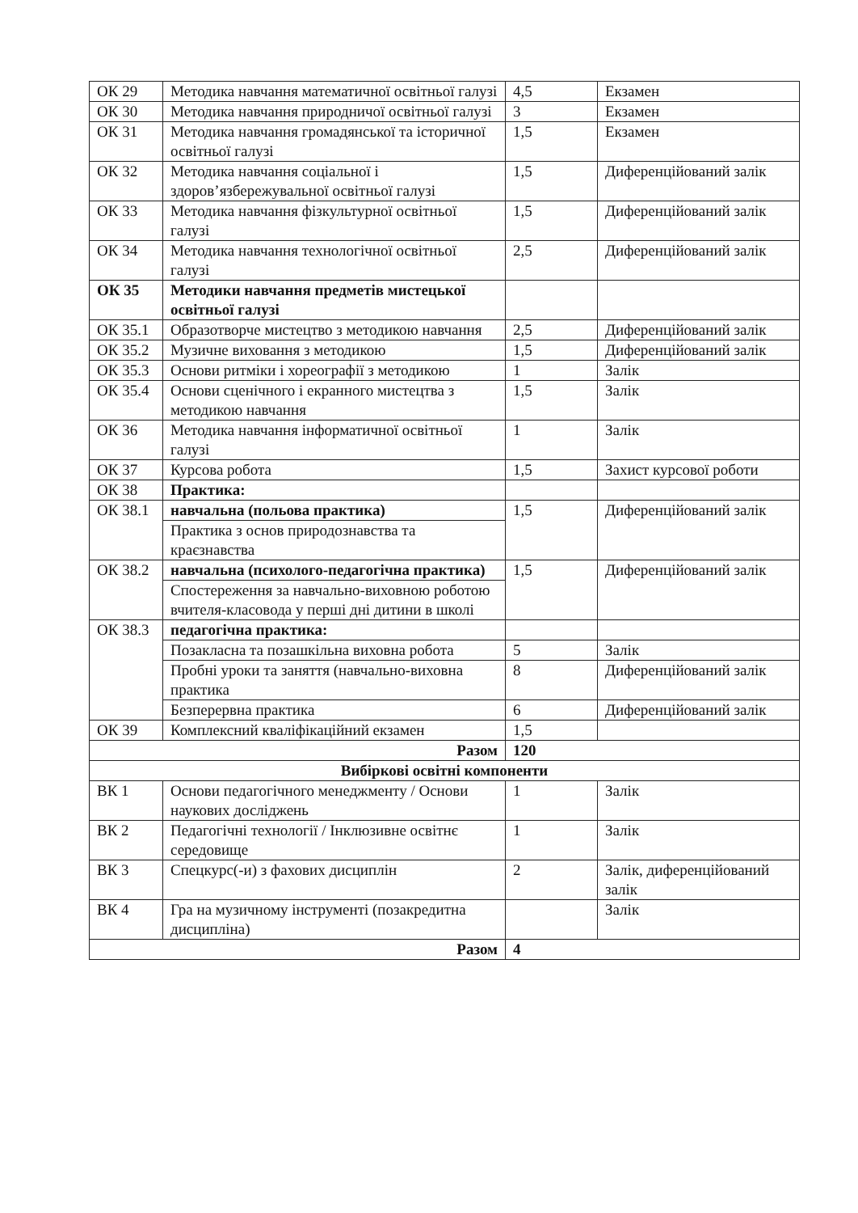| ОК 29 | Методика навчання математичної освітньої галузі | 4,5 | Екзамен |
| ОК 30 | Методика навчання природничої освітньої галузі | 3 | Екзамен |
| ОК 31 | Методика навчання громадянської та історичної освітньої галузі | 1,5 | Екзамен |
| ОК 32 | Методика навчання соціальної і здоров’язбережувальної освітньої галузі | 1,5 | Диференційований залік |
| ОК 33 | Методика навчання фізкультурної освітньої галузі | 1,5 | Диференційований залік |
| ОК 34 | Методика навчання технологічної освітньої галузі | 2,5 | Диференційований залік |
| ОК 35 | Методики навчання предметів мистецької освітньої галузі | | |
| ОК 35.1 | Образотворче мистецтво з методикою навчання | 2,5 | Диференційований залік |
| ОК 35.2 | Музичне виховання з методикою | 1,5 | Диференційований залік |
| ОК 35.3 | Основи ритміки і хореографії з методикою | 1 | Залік |
| ОК 35.4 | Основи сценічного і екранного мистецтва з методикою навчання | 1,5 | Залік |
| ОК 36 | Методика навчання інформатичної освітньої галузі | 1 | Залік |
| ОК 37 | Курсова робота | 1,5 | Захист курсової роботи |
| ОК 38 | Практика: | | |
| ОК 38.1 | навчальна (польова практика) | 1,5 | Диференційований залік |
| | Практика з основ природознавства та краєзнавства | | |
| ОК 38.2 | навчальна (психолого-педагогічна практика) | 1,5 | Диференційований залік |
| | Спостереження за навчально-виховною роботою вчителя-класовода у перші дні дитини в школі | | |
| ОК 38.3 | педагогічна практика: | | |
| | Позакласна та позашкільна виховна робота | 5 | Залік |
| | Пробні уроки та заняття (навчально-виховна практика | 8 | Диференційований залік |
| | Безперервна практика | 6 | Диференційований залік |
| ОК 39 | Комплексний кваліфікаційний екзамен | 1,5 | |
| Разом | | 120 | |
| Вибіркові освітні компоненти | | | |
| ВК 1 | Основи педагогічного менеджменту / Основи наукових досліджень | 1 | Залік |
| ВК 2 | Педагогічні технології / Інклюзивне освітнє середовище | 1 | Залік |
| ВК 3 | Спецкурс(-и) з фахових дисциплін | 2 | Залік, диференційований залік |
| ВК 4 | Гра на музичному інструменті (позакредитна дисципліна) | | Залік |
| Разом | | 4 | |